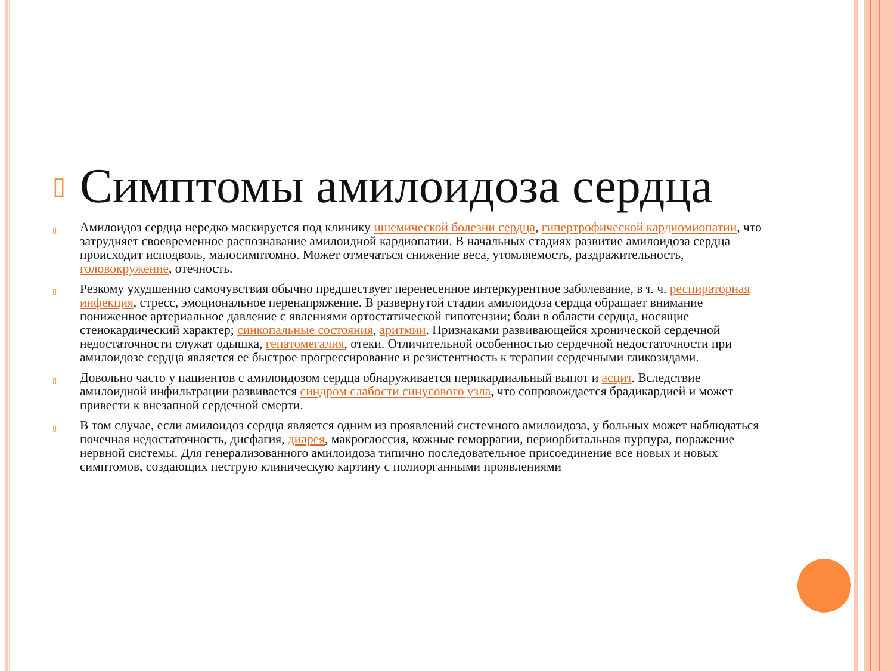▯ Симптомы амилоидоза сердца
▯ Амилоидоз сердца нередко маскируется под клинику ишемической болезни сердца, гипертрофической кардиомиопатии, что затрудняет своевременное распознавание амилоидной кардиопатии. В начальных стадиях развитие амилоидоза сердца происходит исподволь, малосимптомно. Может отмечаться снижение веса, утомляемость, раздражительность, головокружение, отечность.
▯ Резкому ухудшению самочувствия обычно предшествует перенесенное интеркурентное заболевание, в т. ч. респираторная инфекция, стресс, эмоциональное перенапряжение. В развернутой стадии амилоидоза сердца обращает внимание пониженное артериальное давление с явлениями ортостатической гипотензии; боли в области сердца, носящие стенокардический характер; синкопальные состояния, аритмии. Признаками развивающейся хронической сердечной недостаточности служат одышка, гепатомегалия, отеки. Отличительной особенностью сердечной недостаточности при амилоидозе сердца является ее быстрое прогрессирование и резистентность к терапии сердечными гликозидами.
▯ Довольно часто у пациентов с амилоидозом сердца обнаруживается перикардиальный выпот и асцит. Вследствие амилоидной инфильтрации развивается синдром слабости синусового узла, что сопровождается брадикардией и может привести к внезапной сердечной смерти.
▯ В том случае, если амилоидоз сердца является одним из проявлений системного амилоидоза, у больных может наблюдаться почечная недостаточность, дисфагия, диарея, макроглоссия, кожные геморрагии, периорбитальная пурпура, поражение нервной системы. Для генерализованного амилоидоза типично последовательное присоединение все новых и новых симптомов, создающих пеструю клиническую картину с полиорганными проявлениями